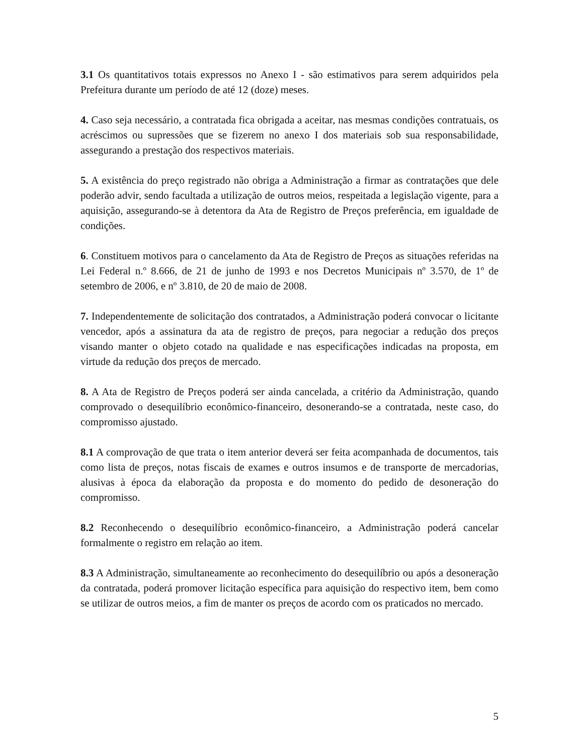3.1 Os quantitativos totais expressos no Anexo I - são estimativos para serem adquiridos pela Prefeitura durante um período de até 12 (doze) meses.
4. Caso seja necessário, a contratada fica obrigada a aceitar, nas mesmas condições contratuais, os acréscimos ou supressões que se fizerem no anexo I dos materiais sob sua responsabilidade, assegurando a prestação dos respectivos materiais.
5. A existência do preço registrado não obriga a Administração a firmar as contratações que dele poderão advir, sendo facultada a utilização de outros meios, respeitada a legislação vigente, para a aquisição, assegurando-se à detentora da Ata de Registro de Preços preferência, em igualdade de condições.
6. Constituem motivos para o cancelamento da Ata de Registro de Preços as situações referidas na Lei Federal n.º 8.666, de 21 de junho de 1993 e nos Decretos Municipais nº 3.570, de 1º de setembro de 2006, e nº 3.810, de 20 de maio de 2008.
7. Independentemente de solicitação dos contratados, a Administração poderá convocar o licitante vencedor, após a assinatura da ata de registro de preços, para negociar a redução dos preços visando manter o objeto cotado na qualidade e nas especificações indicadas na proposta, em virtude da redução dos preços de mercado.
8. A Ata de Registro de Preços poderá ser ainda cancelada, a critério da Administração, quando comprovado o desequilíbrio econômico-financeiro, desonerando-se a contratada, neste caso, do compromisso ajustado.
8.1 A comprovação de que trata o item anterior deverá ser feita acompanhada de documentos, tais como lista de preços, notas fiscais de exames e outros insumos e de transporte de mercadorias, alusivas à época da elaboração da proposta e do momento do pedido de desoneração do compromisso.
8.2 Reconhecendo o desequilíbrio econômico-financeiro, a Administração poderá cancelar formalmente o registro em relação ao item.
8.3 A Administração, simultaneamente ao reconhecimento do desequilíbrio ou após a desoneração da contratada, poderá promover licitação específica para aquisição do respectivo item, bem como se utilizar de outros meios, a fim de manter os preços de acordo com os praticados no mercado.
5